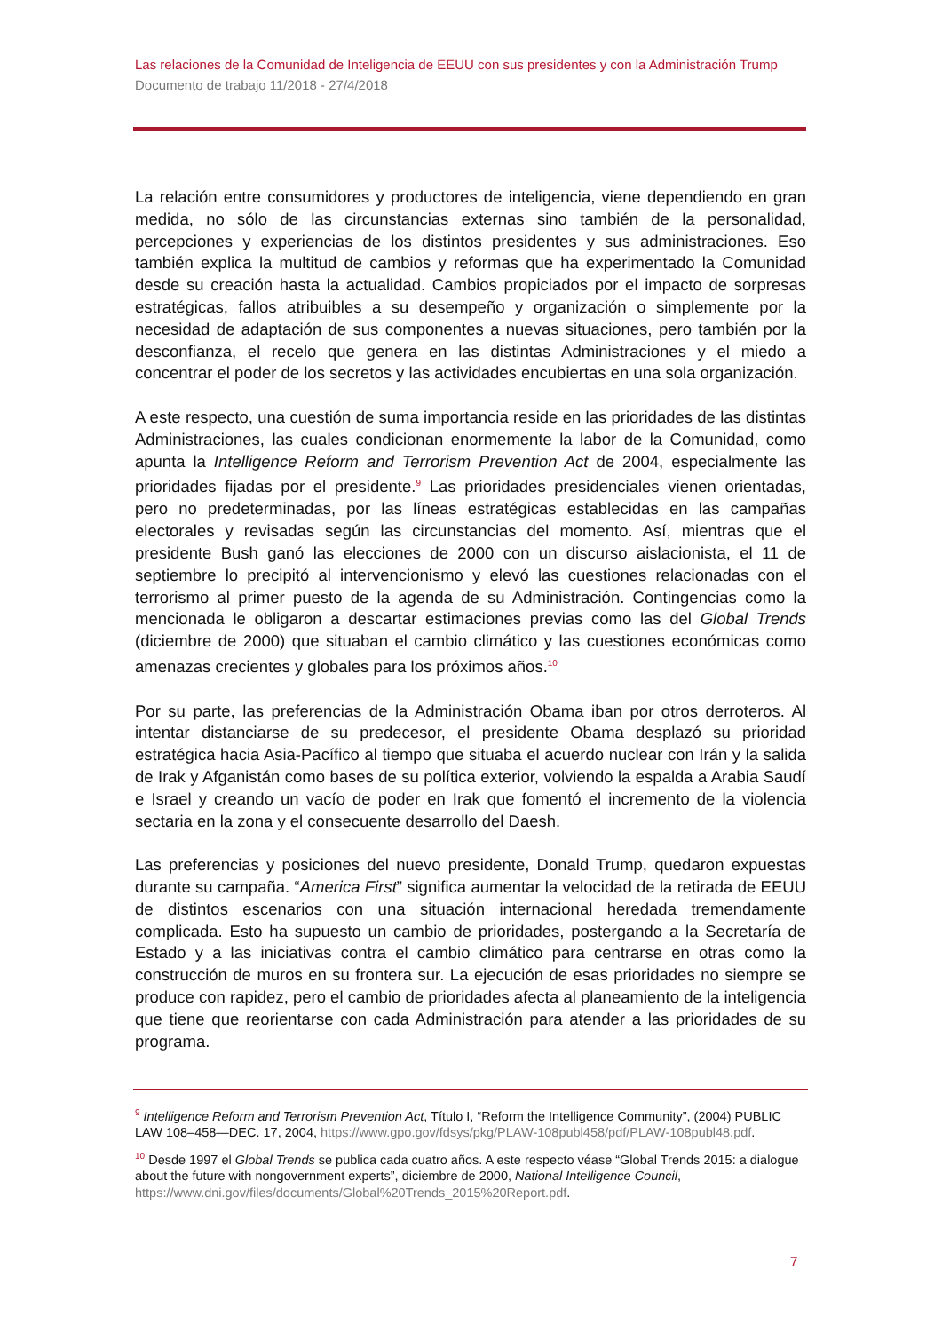Las relaciones de la Comunidad de Inteligencia de EEUU con sus presidentes y con la Administración Trump
Documento de trabajo 11/2018 - 27/4/2018
La relación entre consumidores y productores de inteligencia, viene dependiendo en gran medida, no sólo de las circunstancias externas sino también de la personalidad, percepciones y experiencias de los distintos presidentes y sus administraciones. Eso también explica la multitud de cambios y reformas que ha experimentado la Comunidad desde su creación hasta la actualidad. Cambios propiciados por el impacto de sorpresas estratégicas, fallos atribuibles a su desempeño y organización o simplemente por la necesidad de adaptación de sus componentes a nuevas situaciones, pero también por la desconfianza, el recelo que genera en las distintas Administraciones y el miedo a concentrar el poder de los secretos y las actividades encubiertas en una sola organización.
A este respecto, una cuestión de suma importancia reside en las prioridades de las distintas Administraciones, las cuales condicionan enormemente la labor de la Comunidad, como apunta la Intelligence Reform and Terrorism Prevention Act de 2004, especialmente las prioridades fijadas por el presidente.<sup>9</sup> Las prioridades presidenciales vienen orientadas, pero no predeterminadas, por las líneas estratégicas establecidas en las campañas electorales y revisadas según las circunstancias del momento. Así, mientras que el presidente Bush ganó las elecciones de 2000 con un discurso aislacionista, el 11 de septiembre lo precipitó al intervencionismo y elevó las cuestiones relacionadas con el terrorismo al primer puesto de la agenda de su Administración. Contingencias como la mencionada le obligaron a descartar estimaciones previas como las del Global Trends (diciembre de 2000) que situaban el cambio climático y las cuestiones económicas como amenazas crecientes y globales para los próximos años.<sup>10</sup>
Por su parte, las preferencias de la Administración Obama iban por otros derroteros. Al intentar distanciarse de su predecesor, el presidente Obama desplazó su prioridad estratégica hacia Asia-Pacífico al tiempo que situaba el acuerdo nuclear con Irán y la salida de Irak y Afganistán como bases de su política exterior, volviendo la espalda a Arabia Saudí e Israel y creando un vacío de poder en Irak que fomentó el incremento de la violencia sectaria en la zona y el consecuente desarrollo del Daesh.
Las preferencias y posiciones del nuevo presidente, Donald Trump, quedaron expuestas durante su campaña. “America First” significa aumentar la velocidad de la retirada de EEUU de distintos escenarios con una situación internacional heredada tremendamente complicada. Esto ha supuesto un cambio de prioridades, postergando a la Secretaría de Estado y a las iniciativas contra el cambio climático para centrarse en otras como la construcción de muros en su frontera sur. La ejecución de esas prioridades no siempre se produce con rapidez, pero el cambio de prioridades afecta al planeamiento de la inteligencia que tiene que reorientarse con cada Administración para atender a las prioridades de su programa.
<sup>9</sup> Intelligence Reform and Terrorism Prevention Act, Título I, “Reform the Intelligence Community”, (2004) PUBLIC LAW 108–458—DEC. 17, 2004, https://www.gpo.gov/fdsys/pkg/PLAW-108publ458/pdf/PLAW-108publ48.pdf.
<sup>10</sup> Desde 1997 el Global Trends se publica cada cuatro años. A este respecto véase “Global Trends 2015: a dialogue about the future with nongovernment experts”, diciembre de 2000, National Intelligence Council, https://www.dni.gov/files/documents/Global%20Trends_2015%20Report.pdf.
7